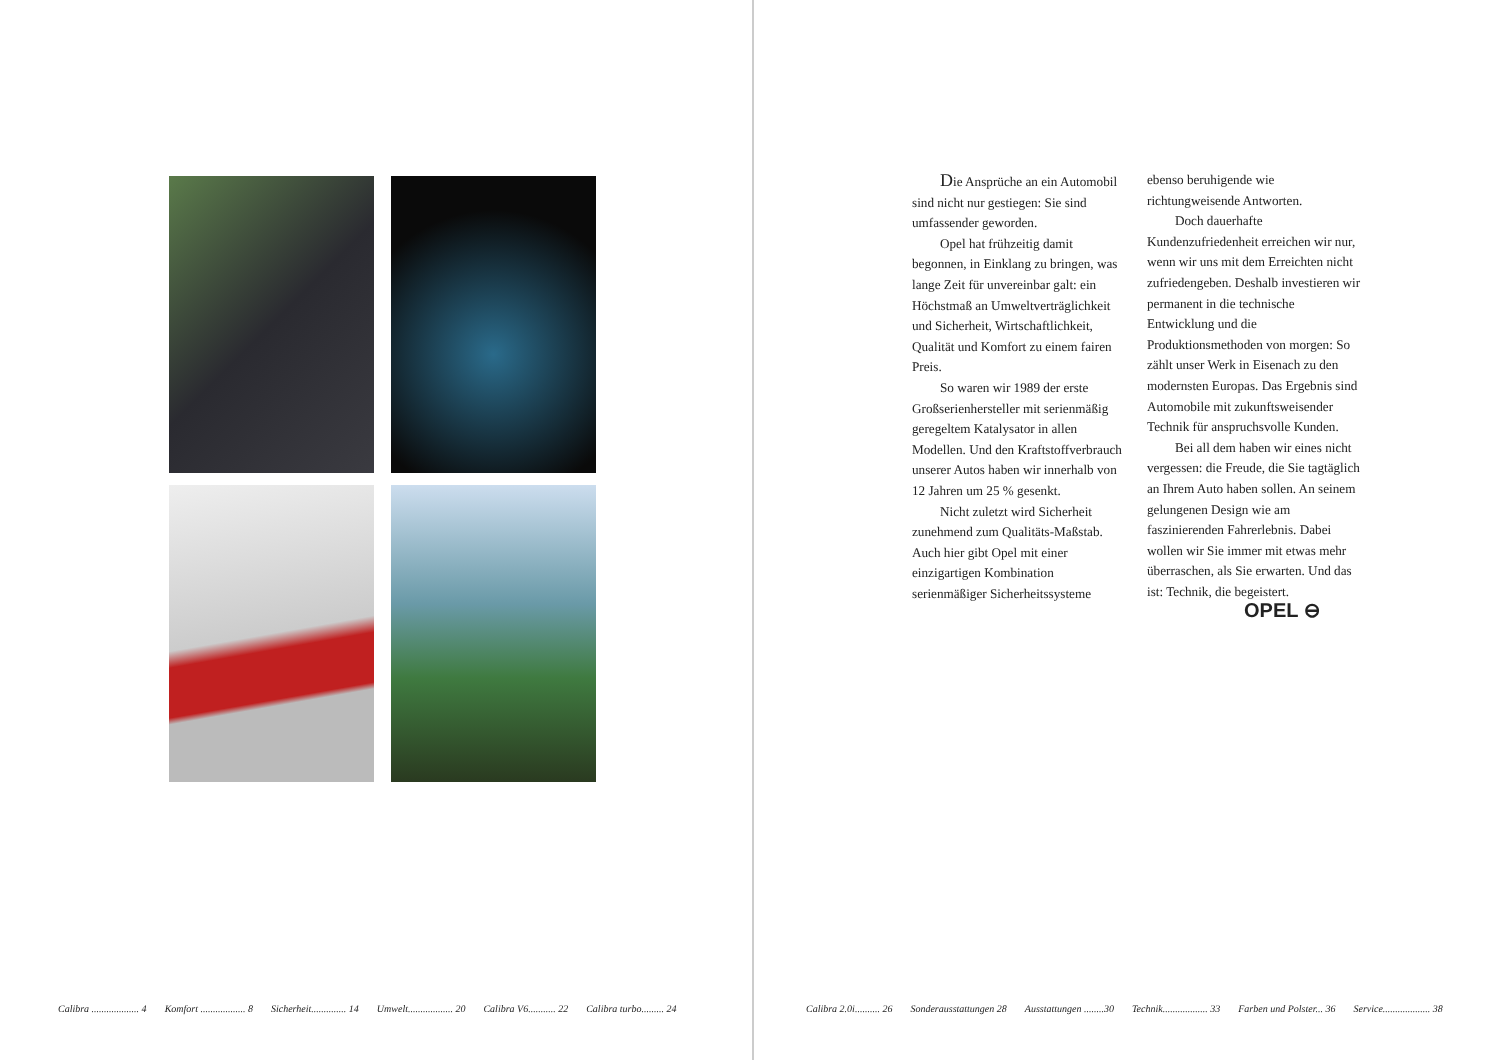Calibra ................... 4 Komfort .................. 8 Sicherheit.............. 14 Umwelt.................. 20 Calibra V6........... 22 Calibra turbo......... 24
Die Ansprüche an ein Automobil sind nicht nur gestiegen: Sie sind umfassender geworden.
Opel hat frühzeitig damit begonnen, in Einklang zu bringen, was lange Zeit für unvereinbar galt: ein Höchstmaß an Umweltverträglichkeit und Sicherheit, Wirtschaftlichkeit, Qualität und Komfort zu einem fairen Preis.
So waren wir 1989 der erste Großserienhersteller mit serienmäßig geregeltem Katalysator in allen Modellen. Und den Kraftstoffverbrauch unserer Autos haben wir innerhalb von 12 Jahren um 25 % gesenkt.
Nicht zuletzt wird Sicherheit zunehmend zum Qualitäts-Maßstab. Auch hier gibt Opel mit einer einzigartigen Kombination serienmäßiger Sicherheitssysteme ebenso beruhigende wie richtungweisende Antworten.
Doch dauerhafte Kundenzufriedenheit erreichen wir nur, wenn wir uns mit dem Erreichten nicht zufriedengeben. Deshalb investieren wir permanent in die technische Entwicklung und die Produktionsmethoden von morgen: So zählt unser Werk in Eisenach zu den modernsten Europas. Das Ergebnis sind Automobile mit zukunftsweisender Technik für anspruchsvolle Kunden.
Bei all dem haben wir eines nicht vergessen: die Freude, die Sie tagtäglich an Ihrem Auto haben sollen. An seinem gelungenen Design wie am faszinierenden Fahrerlebnis. Dabei wollen wir Sie immer mit etwas mehr überraschen, als Sie erwarten. Und das ist: Technik, die begeistert.
OPEL ⊖
Calibra 2.0i.......... 26 Sonderausstattungen 28 Ausstattungen ........30 Technik.................. 33 Farben und Polster... 36 Service................... 38